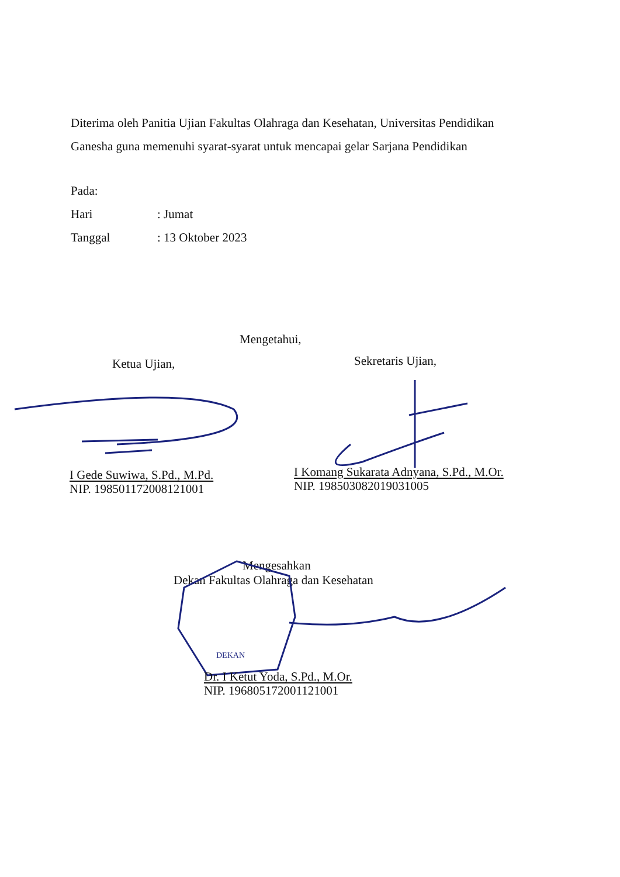Diterima oleh Panitia Ujian Fakultas Olahraga dan Kesehatan, Universitas Pendidikan Ganesha guna memenuhi syarat-syarat untuk mencapai gelar Sarjana Pendidikan
Pada:
Hari: Jumat
Tanggal: 13 Oktober 2023
Mengetahui,
Ketua Ujian, Sekretaris Ujian,
I Gede Suwiwa, S.Pd., M.Pd.
NIP. 198501172008121001
I Komang Sukarata Adnyana, S.Pd., M.Or.
NIP. 198503082019031005
Mengesahkan
Dekan Fakultas Olahraga dan Kesehatan
DEKAN
Dr. I Ketut Yoda, S.Pd., M.Or.
NIP. 196805172001121001